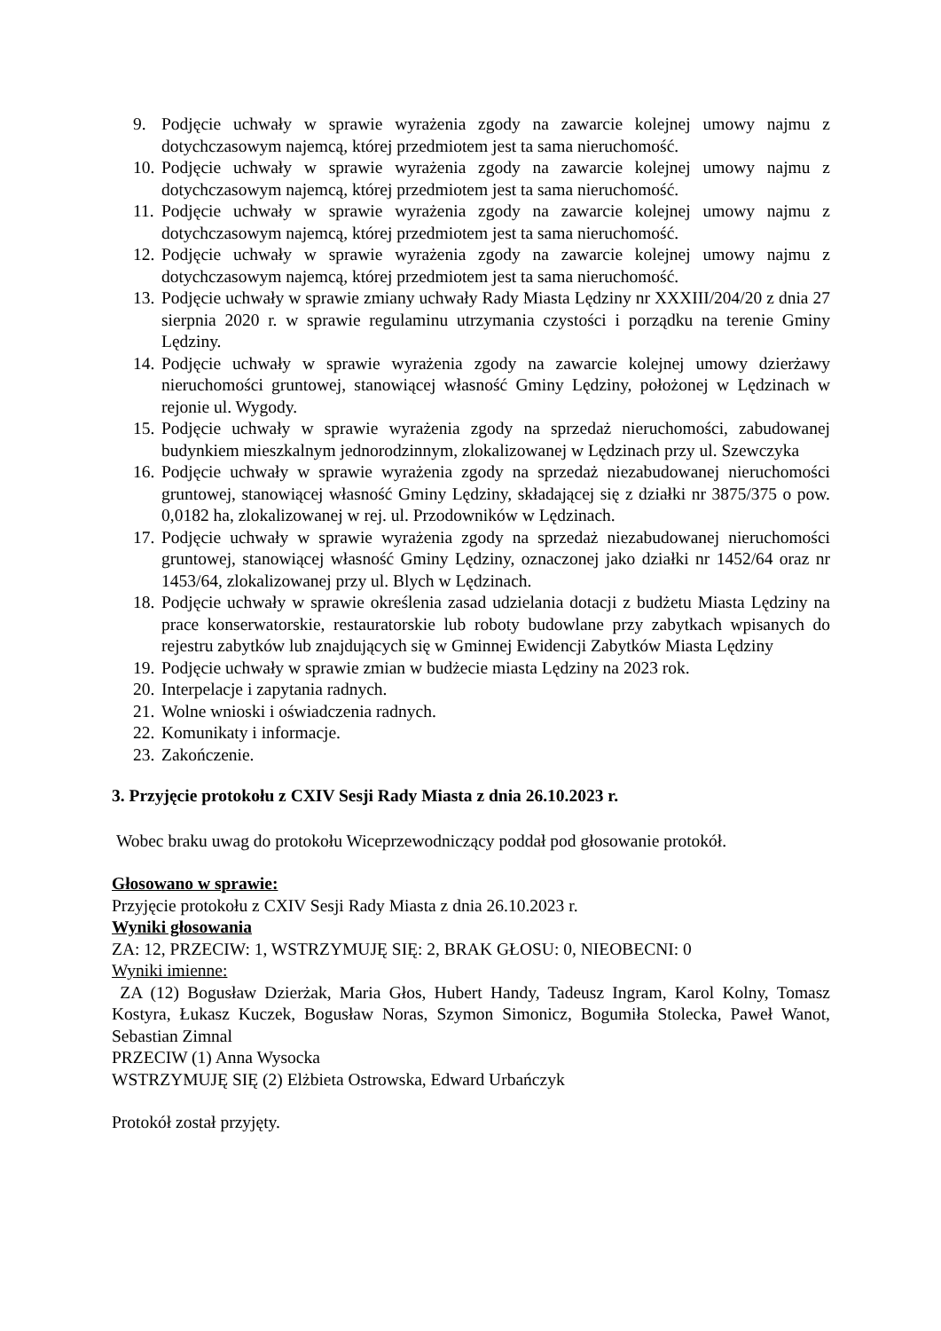9. Podjęcie uchwały w sprawie wyrażenia zgody na zawarcie kolejnej umowy najmu z dotychczasowym najemcą, której przedmiotem jest ta sama nieruchomość.
10. Podjęcie uchwały w sprawie wyrażenia zgody na zawarcie kolejnej umowy najmu z dotychczasowym najemcą, której przedmiotem jest ta sama nieruchomość.
11. Podjęcie uchwały w sprawie wyrażenia zgody na zawarcie kolejnej umowy najmu z dotychczasowym najemcą, której przedmiotem jest ta sama nieruchomość.
12. Podjęcie uchwały w sprawie wyrażenia zgody na zawarcie kolejnej umowy najmu z dotychczasowym najemcą, której przedmiotem jest ta sama nieruchomość.
13. Podjęcie uchwały w sprawie zmiany uchwały Rady Miasta Lędziny nr XXXIII/204/20 z dnia 27 sierpnia 2020 r. w sprawie regulaminu utrzymania czystości i porządku na terenie Gminy Lędziny.
14. Podjęcie uchwały w sprawie wyrażenia zgody na zawarcie kolejnej umowy dzierżawy nieruchomości gruntowej, stanowiącej własność Gminy Lędziny, położonej w Lędzinach w rejonie ul. Wygody.
15. Podjęcie uchwały w sprawie wyrażenia zgody na sprzedaż nieruchomości, zabudowanej budynkiem mieszkalnym jednorodzinnym, zlokalizowanej w Lędzinach przy ul. Szewczyka
16. Podjęcie uchwały w sprawie wyrażenia zgody na sprzedaż niezabudowanej nieruchomości gruntowej, stanowiącej własność Gminy Lędziny, składającej się z działki nr 3875/375 o pow. 0,0182 ha, zlokalizowanej w rej. ul. Przodowników w Lędzinach.
17. Podjęcie uchwały w sprawie wyrażenia zgody na sprzedaż niezabudowanej nieruchomości gruntowej, stanowiącej własność Gminy Lędziny, oznaczonej jako działki nr 1452/64 oraz nr 1453/64, zlokalizowanej przy ul. Blych w Lędzinach.
18. Podjęcie uchwały w sprawie określenia zasad udzielania dotacji z budżetu Miasta Lędziny na prace konserwatorskie, restauratorskie lub roboty budowlane przy zabytkach wpisanych do rejestru zabytków lub znajdujących się w Gminnej Ewidencji Zabytków Miasta Lędziny
19. Podjęcie uchwały w sprawie zmian w budżecie miasta Lędziny na 2023 rok.
20. Interpelacje i zapytania radnych.
21. Wolne wnioski i oświadczenia radnych.
22. Komunikaty i informacje.
23. Zakończenie.
3. Przyjęcie protokołu z CXIV Sesji Rady Miasta z dnia 26.10.2023 r.
Wobec braku uwag do protokołu Wiceprzewodniczący poddał pod głosowanie protokół.
Głosowano w sprawie:
Przyjęcie protokołu z CXIV Sesji Rady Miasta z dnia 26.10.2023 r.
Wyniki głosowania
ZA: 12, PRZECIW: 1, WSTRZYMUJĘ SIĘ: 2, BRAK GŁOSU: 0, NIEOBECNI: 0
Wyniki imienne:
ZA (12) Bogusław Dzierżak, Maria Głos, Hubert Handy, Tadeusz Ingram, Karol Kolny, Tomasz Kostyra, Łukasz Kuczek, Bogusław Noras, Szymon Simonicz, Bogumiła Stolecka, Paweł Wanot, Sebastian Zimnal
PRZECIW (1) Anna Wysocka
WSTRZYMUJĘ SIĘ (2) Elżbieta Ostrowska, Edward Urbańczyk
Protokół został przyjęty.